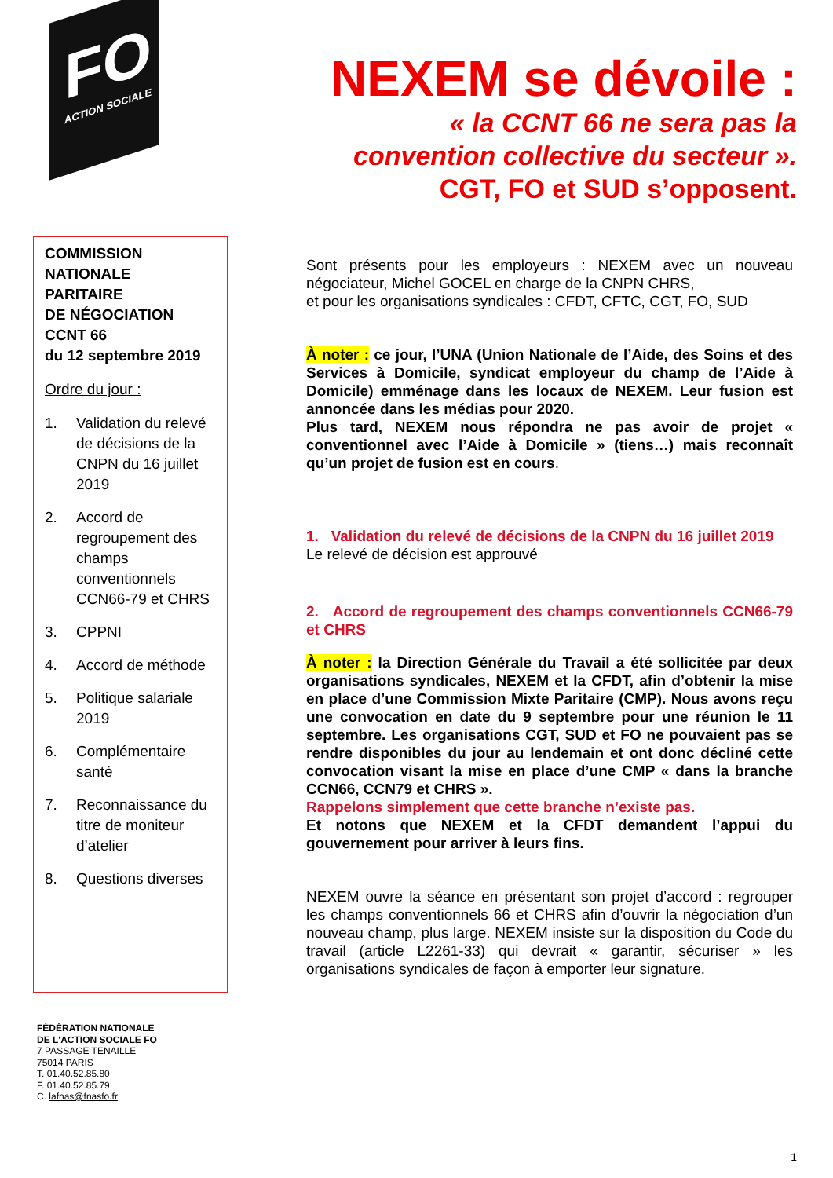FO
ACTION SOCIALE
NEXEM se dévoile :
« la CCNT 66 ne sera pas la convention collective du secteur ».
CGT, FO et SUD s’opposent.
COMMISSION
NATIONALE
PARITAIRE
DE NÉGOCIATION
CCNT 66
du 12 septembre 2019
Ordre du jour :
1. Validation du relevé de décisions de la CNPN du 16 juillet 2019
2. Accord de regroupement des champs conventionnels CCN66-79 et CHRS
3. CPPNI
4. Accord de méthode
5. Politique salariale 2019
6. Complémentaire santé
7. Reconnaissance du titre de moniteur d’atelier
8. Questions diverses
Sont présents pour les employeurs : NEXEM avec un nouveau négociateur, Michel GOCEL en charge de la CNPN CHRS,
et pour les organisations syndicales : CFDT, CFTC, CGT, FO, SUD
À noter : ce jour, l’UNA (Union Nationale de l’Aide, des Soins et des Services à Domicile, syndicat employeur du champ de l’Aide à Domicile) emménage dans les locaux de NEXEM. Leur fusion est annoncée dans les médias pour 2020.
Plus tard, NEXEM nous répondra ne pas avoir de projet « conventionnel avec l’Aide à Domicile » (tiens…) mais reconnaît qu’un projet de fusion est en cours.
1. Validation du relevé de décisions de la CNPN du 16 juillet 2019
Le relevé de décision est approuvé
2. Accord de regroupement des champs conventionnels CCN66-79 et CHRS
À noter : la Direction Générale du Travail a été sollicitée par deux organisations syndicales, NEXEM et la CFDT, afin d’obtenir la mise en place d’une Commission Mixte Paritaire (CMP). Nous avons reçu une convocation en date du 9 septembre pour une réunion le 11 septembre. Les organisations CGT, SUD et FO ne pouvaient pas se rendre disponibles du jour au lendemain et ont donc décliné cette convocation visant la mise en place d’une CMP « dans la branche CCN66, CCN79 et CHRS ».
Rappelons simplement que cette branche n’existe pas.
Et notons que NEXEM et la CFDT demandent l’appui du gouvernement pour arriver à leurs fins.
NEXEM ouvre la séance en présentant son projet d’accord : regrouper les champs conventionnels 66 et CHRS afin d’ouvrir la négociation d’un nouveau champ, plus large. NEXEM insiste sur la disposition du Code du travail (article L2261-33) qui devrait « garantir, sécuriser » les organisations syndicales de façon à emporter leur signature.
FÉDÉRATION NATIONALE
DE L'ACTION SOCIALE FO
7 PASSAGE TENAILLE
75014 PARIS
T. 01.40.52.85.80
F. 01.40.52.85.79
C. lafnas@fnasfo.fr
1